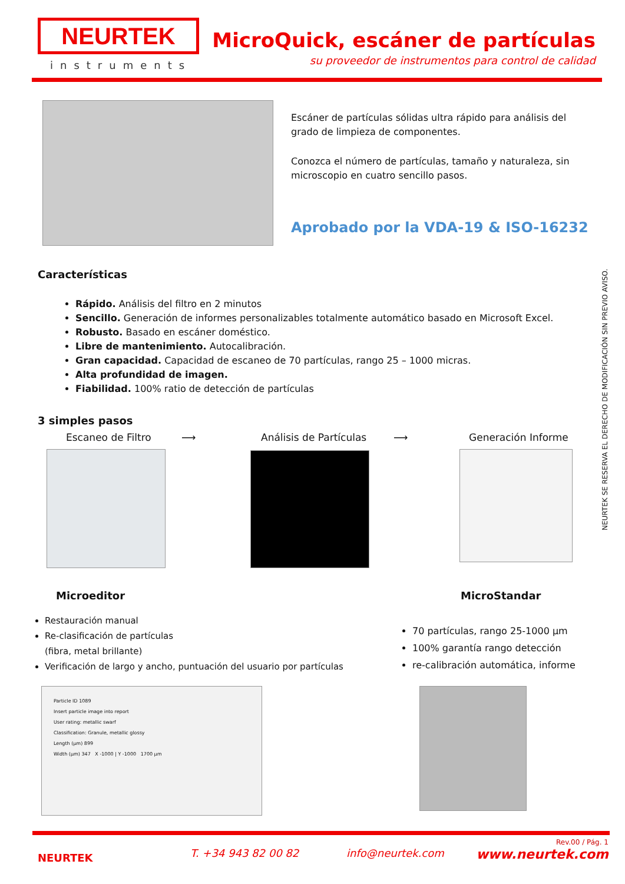NEURTEK
instruments
MicroQuick, escáner de partículas
su proveedor de instrumentos para control de calidad
Escáner de partículas sólidas ultra rápido para análisis del grado de limpieza de componentes.
Conozca el número de partículas, tamaño y naturaleza, sin microscopio en cuatro sencillo pasos.
Aprobado por la VDA-19 & ISO-16232
NEURTEK SE RESERVA EL DERECHO DE MODIFICACIÓN SIN PREVIO AVISO.
Características
Rápido. Análisis del filtro en 2 minutos
Sencillo. Generación de informes personalizables totalmente automático basado en Microsoft Excel.
Robusto. Basado en escáner doméstico.
Libre de mantenimiento. Autocalibración.
Gran capacidad. Capacidad de escaneo de 70 partículas, rango 25 – 1000 micras.
Alta profundidad de imagen.
Fiabilidad. 100% ratio de detección de partículas
3 simples pasos
Escaneo de Filtro ⟶ Análisis de Partículas ⟶ Generación Informe
Microeditor MicroStandar
Restauración manual
Re-clasificación de partículas
(fibra, metal brillante)
Verificación de largo y ancho, puntuación del usuario por partículas
70 partículas, rango 25-1000 µm
100% garantía rango detección
re-calibración automática, informe
Particle ID 1089
Insert particle image into report
User rating: metallic swarf
Classification: Granule, metallic glossy
Length (µm) 899
Width (µm) 347 X -1000 | Y -1000 1700 µm
Rev.00 / Pág. 1
NEURTEK T. +34 943 82 00 82 info@neurtek.com www.neurtek.com